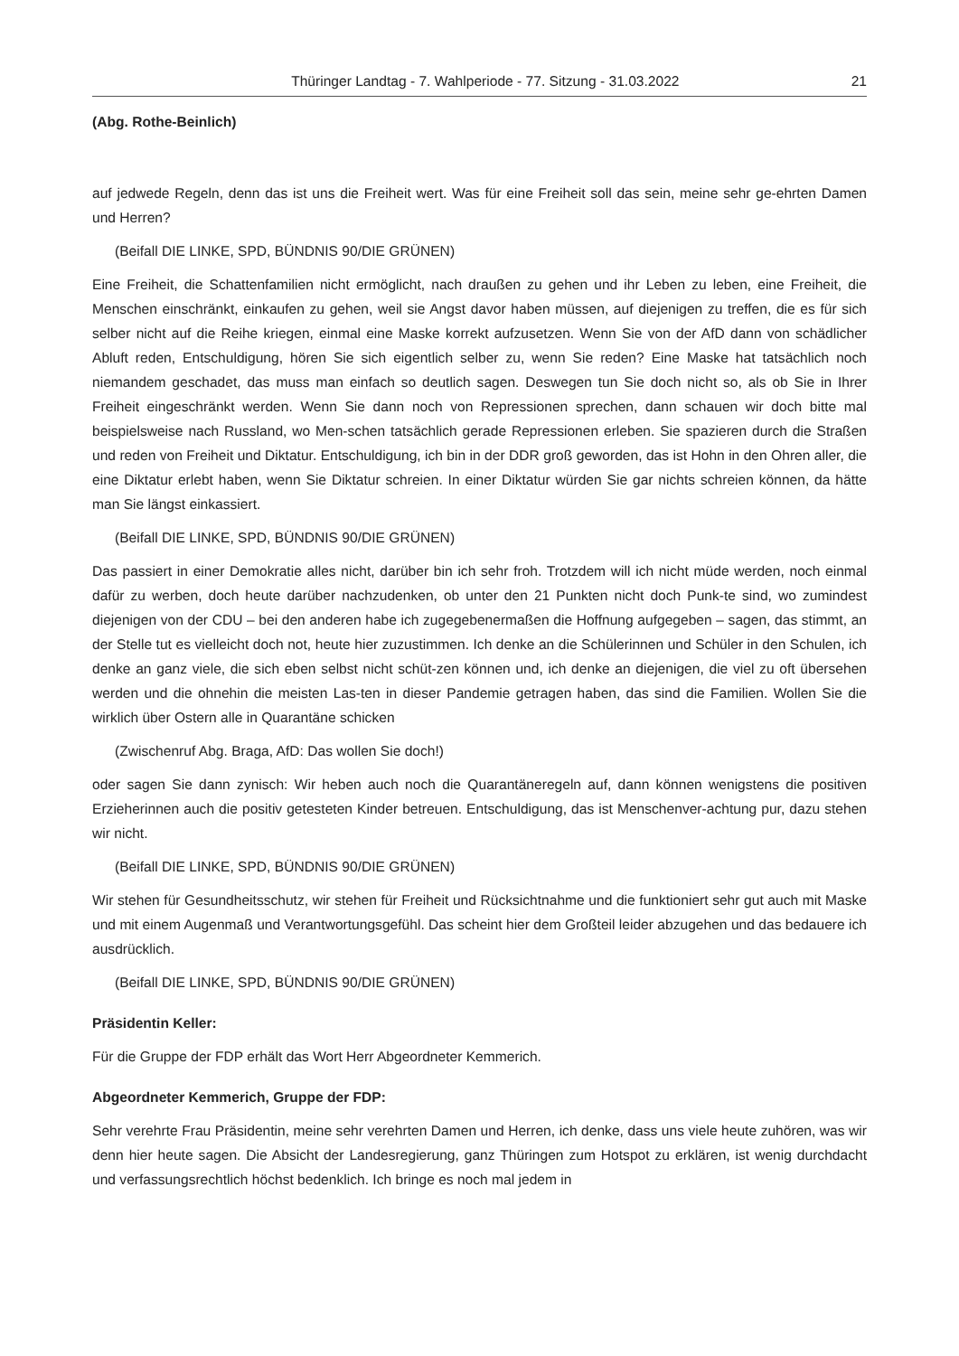Thüringer Landtag - 7. Wahlperiode - 77. Sitzung - 31.03.2022 21
(Abg. Rothe-Beinlich)
auf jedwede Regeln, denn das ist uns die Freiheit wert. Was für eine Freiheit soll das sein, meine sehr ge-ehrten Damen und Herren?
(Beifall DIE LINKE, SPD, BÜNDNIS 90/DIE GRÜNEN)
Eine Freiheit, die Schattenfamilien nicht ermöglicht, nach draußen zu gehen und ihr Leben zu leben, eine Freiheit, die Menschen einschränkt, einkaufen zu gehen, weil sie Angst davor haben müssen, auf diejenigen zu treffen, die es für sich selber nicht auf die Reihe kriegen, einmal eine Maske korrekt aufzusetzen. Wenn Sie von der AfD dann von schädlicher Abluft reden, Entschuldigung, hören Sie sich eigentlich selber zu, wenn Sie reden? Eine Maske hat tatsächlich noch niemandem geschadet, das muss man einfach so deutlich sagen. Deswegen tun Sie doch nicht so, als ob Sie in Ihrer Freiheit eingeschränkt werden. Wenn Sie dann noch von Repressionen sprechen, dann schauen wir doch bitte mal beispielsweise nach Russland, wo Men-schen tatsächlich gerade Repressionen erleben. Sie spazieren durch die Straßen und reden von Freiheit und Diktatur. Entschuldigung, ich bin in der DDR groß geworden, das ist Hohn in den Ohren aller, die eine Diktatur erlebt haben, wenn Sie Diktatur schreien. In einer Diktatur würden Sie gar nichts schreien können, da hätte man Sie längst einkassiert.
(Beifall DIE LINKE, SPD, BÜNDNIS 90/DIE GRÜNEN)
Das passiert in einer Demokratie alles nicht, darüber bin ich sehr froh. Trotzdem will ich nicht müde werden, noch einmal dafür zu werben, doch heute darüber nachzudenken, ob unter den 21 Punkten nicht doch Punk-te sind, wo zumindest diejenigen von der CDU – bei den anderen habe ich zugegebenermaßen die Hoffnung aufgegeben – sagen, das stimmt, an der Stelle tut es vielleicht doch not, heute hier zuzustimmen. Ich denke an die Schülerinnen und Schüler in den Schulen, ich denke an ganz viele, die sich eben selbst nicht schüt-zen können und, ich denke an diejenigen, die viel zu oft übersehen werden und die ohnehin die meisten Las-ten in dieser Pandemie getragen haben, das sind die Familien. Wollen Sie die wirklich über Ostern alle in Quarantäne schicken
(Zwischenruf Abg. Braga, AfD: Das wollen Sie doch!)
oder sagen Sie dann zynisch: Wir heben auch noch die Quarantäneregeln auf, dann können wenigstens die positiven Erzieherinnen auch die positiv getesteten Kinder betreuen. Entschuldigung, das ist Menschenver-achtung pur, dazu stehen wir nicht.
(Beifall DIE LINKE, SPD, BÜNDNIS 90/DIE GRÜNEN)
Wir stehen für Gesundheitsschutz, wir stehen für Freiheit und Rücksichtnahme und die funktioniert sehr gut auch mit Maske und mit einem Augenmaß und Verantwortungsgefühl. Das scheint hier dem Großteil leider abzugehen und das bedauere ich ausdrücklich.
(Beifall DIE LINKE, SPD, BÜNDNIS 90/DIE GRÜNEN)
Präsidentin Keller:
Für die Gruppe der FDP erhält das Wort Herr Abgeordneter Kemmerich.
Abgeordneter Kemmerich, Gruppe der FDP:
Sehr verehrte Frau Präsidentin, meine sehr verehrten Damen und Herren, ich denke, dass uns viele heute zuhören, was wir denn hier heute sagen. Die Absicht der Landesregierung, ganz Thüringen zum Hotspot zu erklären, ist wenig durchdacht und verfassungsrechtlich höchst bedenklich. Ich bringe es noch mal jedem in